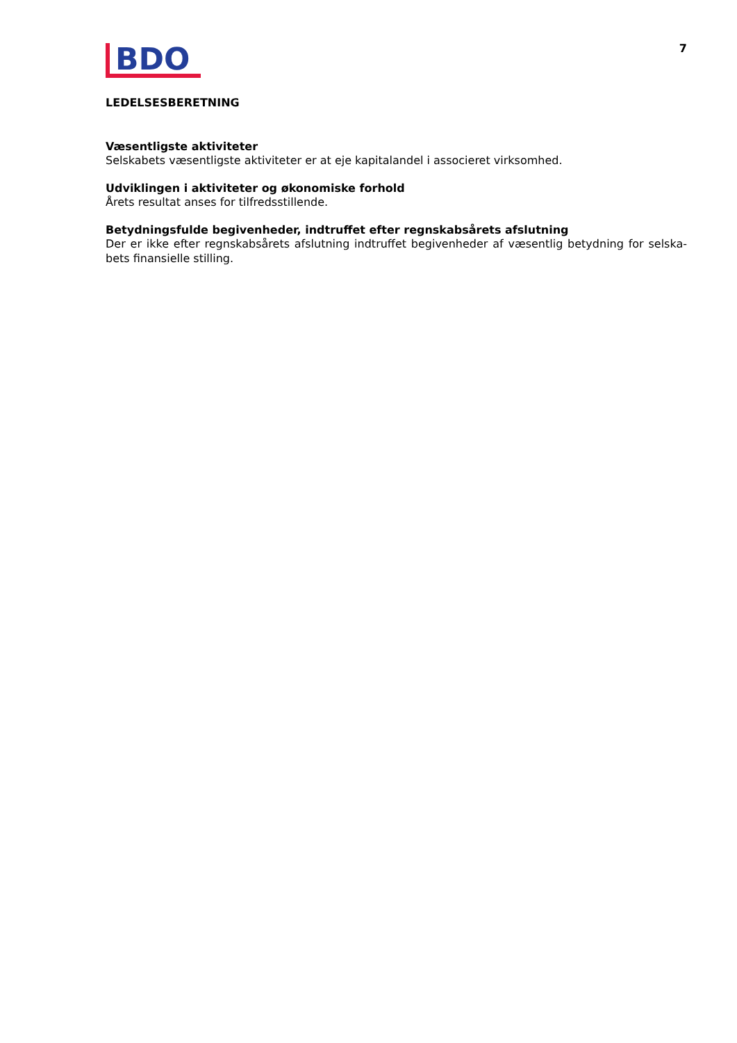BDO
7
LEDELSESBERETNING
Væsentligste aktiviteter
Selskabets væsentligste aktiviteter er at eje kapitalandel i associeret virksomhed.
Udviklingen i aktiviteter og økonomiske forhold
Årets resultat anses for tilfredsstillende.
Betydningsfulde begivenheder, indtruffet efter regnskabsårets afslutning
Der er ikke efter regnskabsårets afslutning indtruffet begivenheder af væsentlig betydning for selska-bets finansielle stilling.